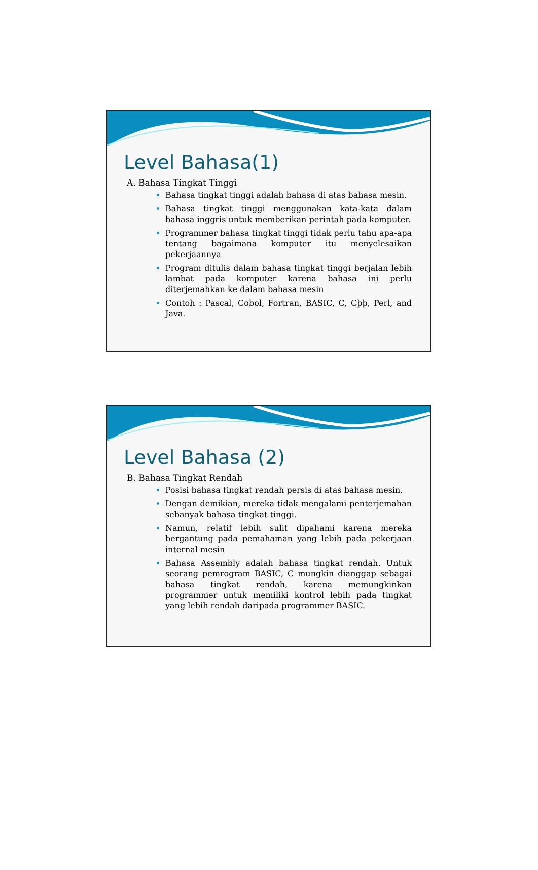Level Bahasa(1)
A. Bahasa Tingkat Tinggi
Bahasa tingkat tinggi adalah bahasa di atas bahasa mesin.
Bahasa tingkat tinggi menggunakan kata-kata dalam bahasa inggris untuk memberikan perintah pada komputer.
Programmer bahasa tingkat tinggi tidak perlu tahu apa-apa tentang bagaimana komputer itu menyelesaikan pekerjaannya
Program ditulis dalam bahasa tingkat tinggi berjalan lebih lambat pada komputer karena bahasa ini perlu diterjemahkan ke dalam bahasa mesin
Contoh : Pascal, Cobol, Fortran, BASIC, C, Cþþ, Perl, and Java.
Level Bahasa (2)
B. Bahasa Tingkat Rendah
Posisi bahasa tingkat rendah persis di atas bahasa mesin.
Dengan demikian, mereka tidak mengalami penterjemahan sebanyak bahasa tingkat tinggi.
Namun, relatif lebih sulit dipahami karena mereka bergantung pada pemahaman yang lebih pada pekerjaan internal mesin
Bahasa Assembly adalah bahasa tingkat rendah. Untuk seorang pemrogram BASIC, C mungkin dianggap sebagai bahasa tingkat rendah, karena memungkinkan programmer untuk memiliki kontrol lebih pada tingkat yang lebih rendah daripada programmer BASIC.